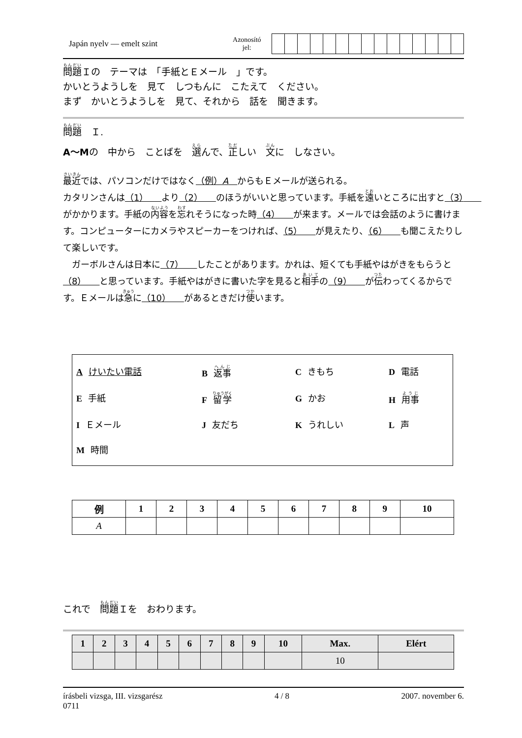Japán nyelv — emelt szint
Azonosító
jel:
問題Ｉの　テーマは　「手紙とＥメール　」です。
かいとうようしを　見て　しつもんに　こたえて　ください。
まず　かいとうようしを　見て、それから　話を　聞きます。
問題　Ｉ.
A～Mの　中から　ことばを　選んで、正しい　文に　しなさい。
最近では、パソコンだけではなく（例）A　からもＥメールが送られる。
カタリンさんは（1）　　より（2）　　のほうがいいと思っています。手紙を遠いところに出すと（3）　　がかかります。手紙の内容を忘れそうになった時（4）　　が来ます。メールでは会話のように書けます。コンピューターにカメラやスピーカーをつければ、（5）　　が見えたり、（6）　　も聞こえたりして楽しいです。
　ガーボルさんは日本に（7）　　したことがあります。かれは、短くても手紙やはがきをもらうと（8）　　と思っています。手紙やはがきに書いた字を見ると相手の（9）　　が伝わってくるからです。Ｅメールは急に（10）　　があるときだけ使います。
Aけいたい電話
B返事
Cきもち
D電話
E手紙
F留学
Gかお
H用事
I Ｅメール
J友だち
Kうれしい
L声
M時間
| 例 | 1 | 2 | 3 | 4 | 5 | 6 | 7 | 8 | 9 | 10 |
| --- | --- | --- | --- | --- | --- | --- | --- | --- | --- | --- |
| A | | | | | | | | | | |
これで　問題Ｉを　おわります。
| 1 | 2 | 3 | 4 | 5 | 6 | 7 | 8 | 9 | 10 | Max. | Elért |
| --- | --- | --- | --- | --- | --- | --- | --- | --- | --- | --- | --- |
| | | | | | | | | | | 10 | |
írásbeli vizsga, III. vizsgarész
0711
4 / 8 2007. november 6.